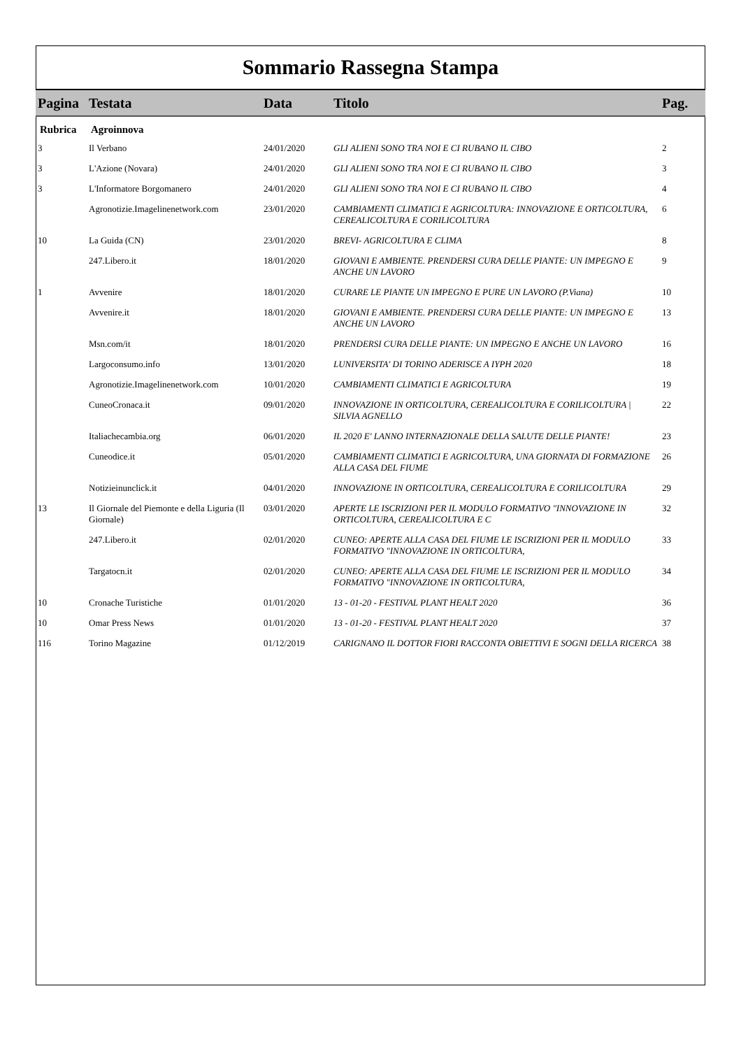Sommario Rassegna Stampa
| Pagina | Testata | Data | Titolo | Pag. |
| --- | --- | --- | --- | --- |
| Rubrica | Agroinnova | | | |
| 3 | Il Verbano | 24/01/2020 | GLI ALIENI SONO TRA NOI E CI RUBANO IL CIBO | 2 |
| 3 | L'Azione (Novara) | 24/01/2020 | GLI ALIENI SONO TRA NOI E CI RUBANO IL CIBO | 3 |
| 3 | L'Informatore Borgomanero | 24/01/2020 | GLI ALIENI SONO TRA NOI E CI RUBANO IL CIBO | 4 |
| | Agronotizie.Imagelinenetwork.com | 23/01/2020 | CAMBIAMENTI CLIMATICI E AGRICOLTURA: INNOVAZIONE E ORTICOLTURA, CEREALICOLTURA E CORILICOLTURA | 6 |
| 10 | La Guida (CN) | 23/01/2020 | BREVI- AGRICOLTURA E CLIMA | 8 |
| | 247.Libero.it | 18/01/2020 | GIOVANI E AMBIENTE. PRENDERSI CURA DELLE PIANTE: UN IMPEGNO E ANCHE UN LAVORO | 9 |
| 1 | Avvenire | 18/01/2020 | CURARE LE PIANTE UN IMPEGNO E PURE UN LAVORO (P.Viana) | 10 |
| | Avvenire.it | 18/01/2020 | GIOVANI E AMBIENTE. PRENDERSI CURA DELLE PIANTE: UN IMPEGNO E ANCHE UN LAVORO | 13 |
| | Msn.com/it | 18/01/2020 | PRENDERSI CURA DELLE PIANTE: UN IMPEGNO E ANCHE UN LAVORO | 16 |
| | Largoconsumo.info | 13/01/2020 | LUNIVERSITA' DI TORINO ADERISCE A IYPH 2020 | 18 |
| | Agronotizie.Imagelinenetwork.com | 10/01/2020 | CAMBIAMENTI CLIMATICI E AGRICOLTURA | 19 |
| | CuneoCronaca.it | 09/01/2020 | INNOVAZIONE IN ORTICOLTURA, CEREALICOLTURA E CORILICOLTURA / SILVIA AGNELLO | 22 |
| | Italiachecambia.org | 06/01/2020 | IL 2020 E' LANNO INTERNAZIONALE DELLA SALUTE DELLE PIANTE! | 23 |
| | Cuneodice.it | 05/01/2020 | CAMBIAMENTI CLIMATICI E AGRICOLTURA, UNA GIORNATA DI FORMAZIONE ALLA CASA DEL FIUME | 26 |
| | Notizieinunclick.it | 04/01/2020 | INNOVAZIONE IN ORTICOLTURA, CEREALICOLTURA E CORILICOLTURA | 29 |
| 13 | Il Giornale del Piemonte e della Liguria (Il Giornale) | 03/01/2020 | APERTE LE ISCRIZIONI PER IL MODULO FORMATIVO "INNOVAZIONE IN ORTICOLTURA, CEREALICOLTURA E C | 32 |
| | 247.Libero.it | 02/01/2020 | CUNEO: APERTE ALLA CASA DEL FIUME LE ISCRIZIONI PER IL MODULO FORMATIVO "INNOVAZIONE IN ORTICOLTURA, | 33 |
| | Targatocn.it | 02/01/2020 | CUNEO: APERTE ALLA CASA DEL FIUME LE ISCRIZIONI PER IL MODULO FORMATIVO "INNOVAZIONE IN ORTICOLTURA, | 34 |
| 10 | Cronache Turistiche | 01/01/2020 | 13 - 01-20 - FESTIVAL PLANT HEALT 2020 | 36 |
| 10 | Omar Press News | 01/01/2020 | 13 - 01-20 - FESTIVAL PLANT HEALT 2020 | 37 |
| 116 | Torino Magazine | 01/12/2019 | CARIGNANO IL DOTTOR FIORI RACCONTA OBIETTIVI E SOGNI DELLA RICERCA | 38 |